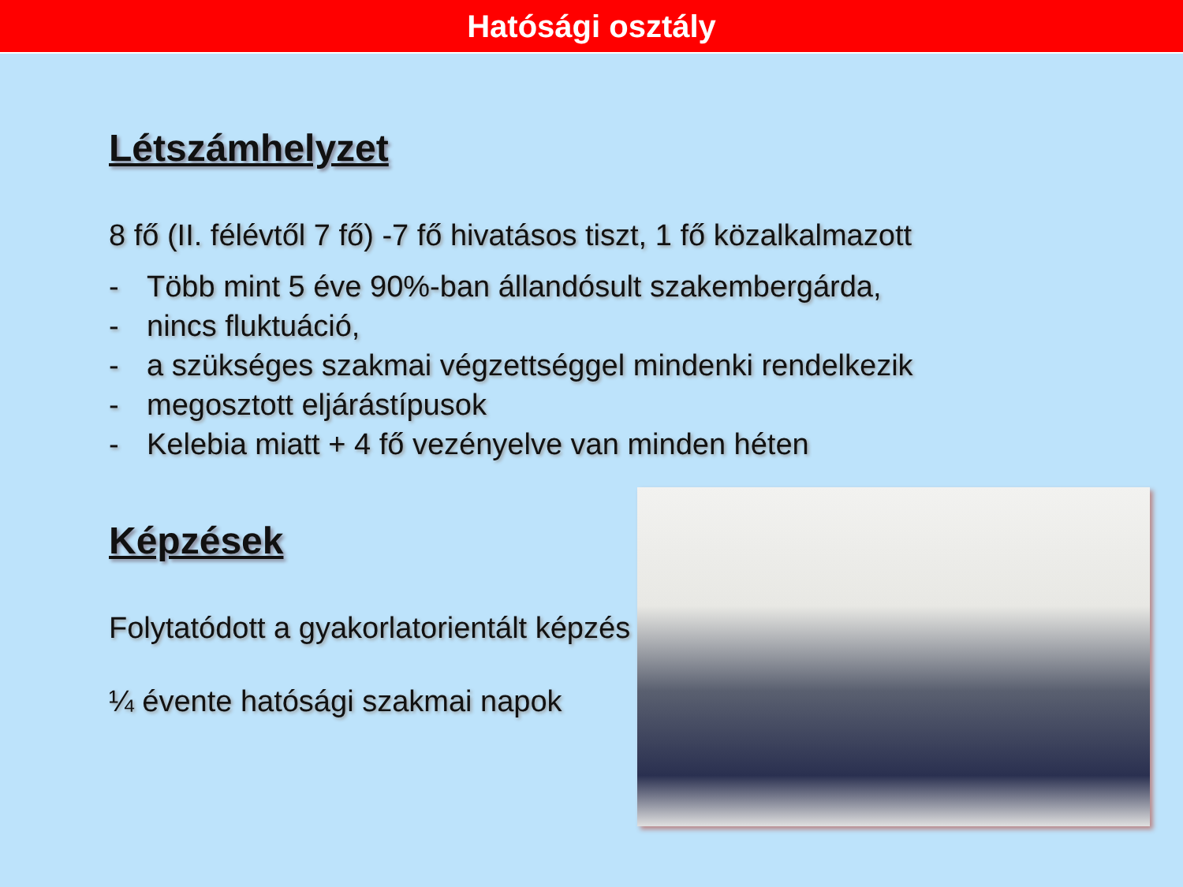Hatósági osztály
Létszámhelyzet
8 fő (II. félévtől 7 fő) -7 fő hivatásos tiszt, 1 fő közalkalmazott
- Több mint 5 éve 90%-ban állandósult szakembergárda,
- nincs fluktuáció,
- a szükséges szakmai végzettséggel mindenki rendelkezik
- megosztott eljárástípusok
- Kelebia miatt + 4 fő vezényelve van minden héten
Képzések
Folytatódott a gyakorlatorientált képzés
¼ évente hatósági szakmai napok